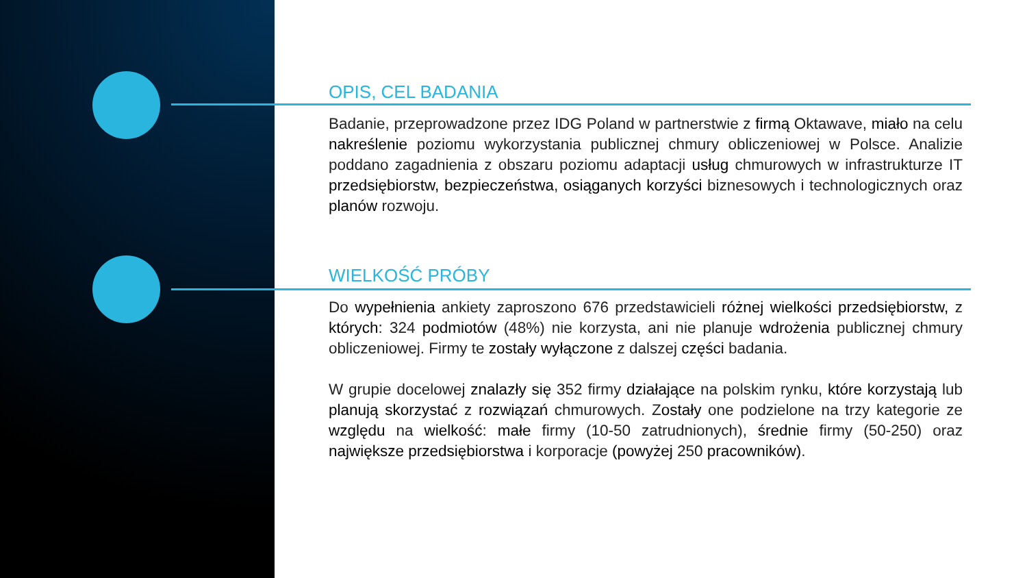OPIS, CEL BADANIA
Badanie, przeprowadzone przez IDG Poland w partnerstwie z firmą Oktawave, miało na celu nakreślenie poziomu wykorzystania publicznej chmury obliczeniowej w Polsce. Analizie poddano zagadnienia z obszaru poziomu adaptacji usług chmurowych w infrastrukturze IT przedsiębiorstw, bezpieczeństwa, osiąganych korzyści biznesowych i technologicznych oraz planów rozwoju.
WIELKOŚĆ PRÓBY
Do wypełnienia ankiety zaproszono 676 przedstawicieli różnej wielkości przedsiębiorstw, z których: 324 podmiotów (48%) nie korzysta, ani nie planuje wdrożenia publicznej chmury obliczeniowej. Firmy te zostały wyłączone z dalszej części badania.
W grupie docelowej znalazły się 352 firmy działające na polskim rynku, które korzystają lub planują skorzystać z rozwiązań chmurowych. Zostały one podzielone na trzy kategorie ze względu na wielkość: małe firmy (10-50 zatrudnionych), średnie firmy (50-250) oraz największe przedsiębiorstwa i korporacje (powyżej 250 pracowników).